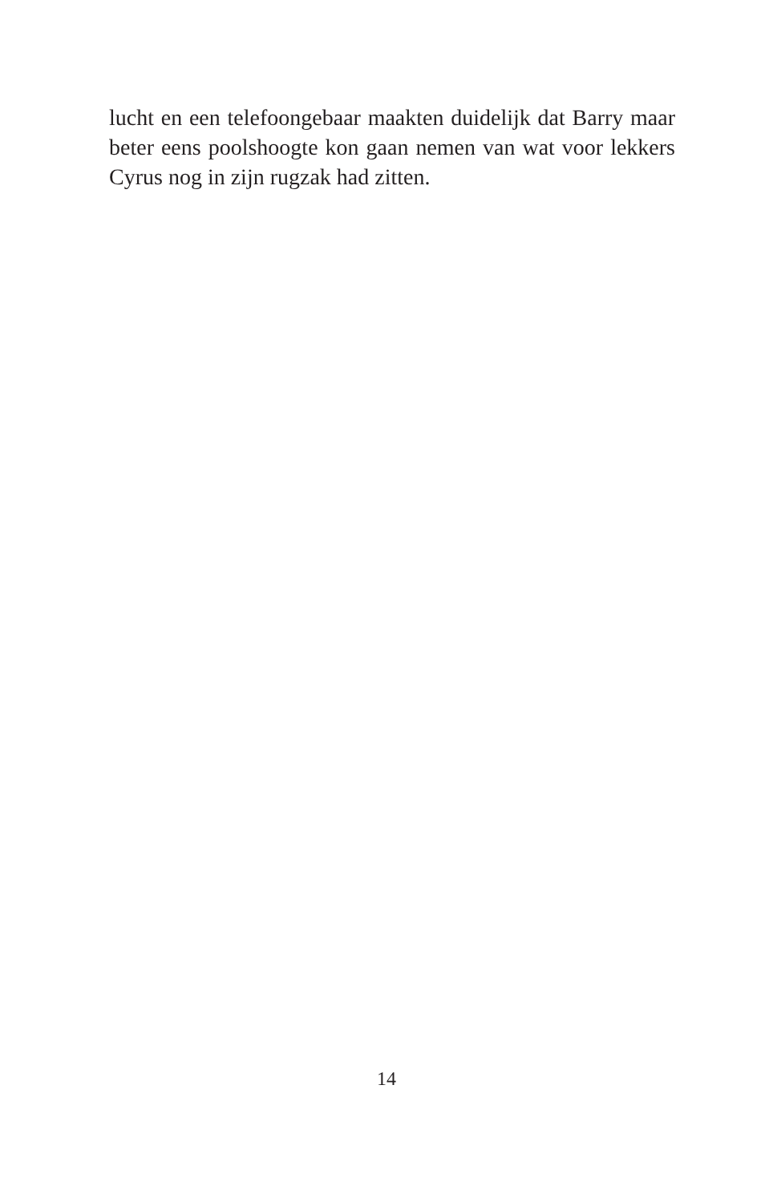lucht en een telefoongebaar maakten duidelijk dat Barry maar beter eens poolshoogte kon gaan nemen van wat voor lekkers Cyrus nog in zijn rugzak had zitten.
14